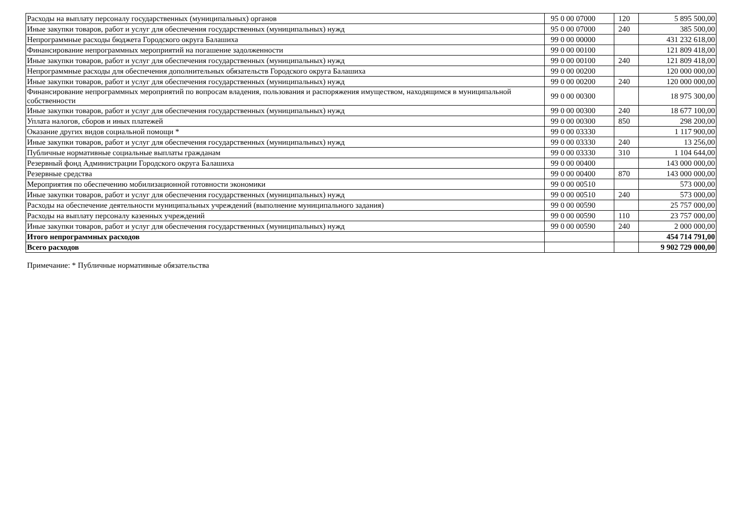| Расходы на выплату персоналу государственных (муниципальных) органов | 95 0 00 07000 | 120 | 5 895 500,00 |
| Иные закупки товаров, работ и услуг для обеспечения государственных (муниципальных) нужд | 95 0 00 07000 | 240 | 385 500,00 |
| Непрограммные расходы бюджета Городского округа Балашиха | 99 0 00 00000 | | 431 232 618,00 |
| Финансирование непрограммных мероприятий на погашение задолженности | 99 0 00 00100 | | 121 809 418,00 |
| Иные закупки товаров, работ и услуг для обеспечения государственных (муниципальных) нужд | 99 0 00 00100 | 240 | 121 809 418,00 |
| Непрограммные расходы для обеспечения дополнительных обязательств Городского округа Балашиха | 99 0 00 00200 | | 120 000 000,00 |
| Иные закупки товаров, работ и услуг для обеспечения государственных (муниципальных) нужд | 99 0 00 00200 | 240 | 120 000 000,00 |
| Финансирование непрограммных мероприятий по вопросам владения, пользования и распоряжения имуществом, находящимся в муниципальной собственности | 99 0 00 00300 | | 18 975 300,00 |
| Иные закупки товаров, работ и услуг для обеспечения государственных (муниципальных) нужд | 99 0 00 00300 | 240 | 18 677 100,00 |
| Уплата налогов, сборов и иных платежей | 99 0 00 00300 | 850 | 298 200,00 |
| Оказание других видов социальной помощи * | 99 0 00 03330 | | 1 117 900,00 |
| Иные закупки товаров, работ и услуг для обеспечения государственных (муниципальных) нужд | 99 0 00 03330 | 240 | 13 256,00 |
| Публичные нормативные социальные выплаты гражданам | 99 0 00 03330 | 310 | 1 104 644,00 |
| Резервный фонд Администрации Городского округа Балашиха | 99 0 00 00400 | | 143 000 000,00 |
| Резервные средства | 99 0 00 00400 | 870 | 143 000 000,00 |
| Мероприятия по обеспечению мобилизационной готовности экономики | 99 0 00 00510 | | 573 000,00 |
| Иные закупки товаров, работ и услуг для обеспечения государственных (муниципальных) нужд | 99 0 00 00510 | 240 | 573 000,00 |
| Расходы на обеспечение деятельности муниципальных учреждений (выполнение муниципального задания) | 99 0 00 00590 | | 25 757 000,00 |
| Расходы на выплату персоналу казенных учреждений | 99 0 00 00590 | 110 | 23 757 000,00 |
| Иные закупки товаров, работ и услуг для обеспечения государственных (муниципальных) нужд | 99 0 00 00590 | 240 | 2 000 000,00 |
| Итого непрограммных расходов | | | 454 714 791,00 |
| Всего расходов | | | 9 902 729 000,00 |
Примечание: * Публичные нормативные обязательства